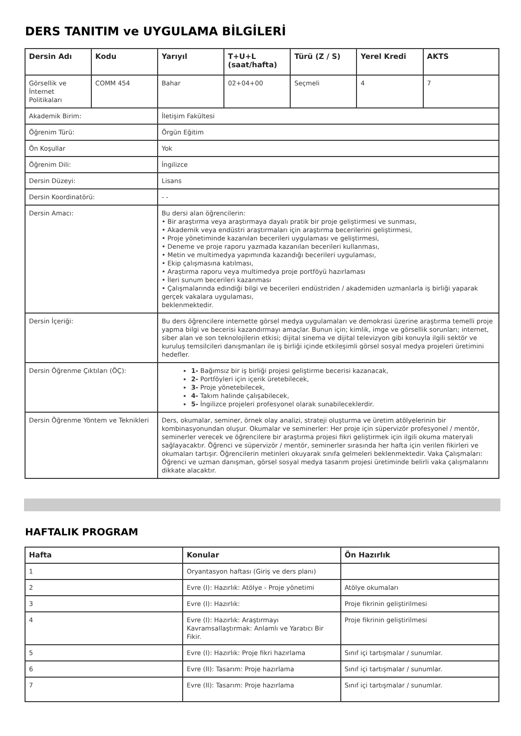DERS TANITIM ve UYGULAMA BİLGİLERİ
| Dersin Adı | Kodu | Yarıyıl | T+U+L (saat/hafta) | Türü (Z / S) | Yerel Kredi | AKTS |
| --- | --- | --- | --- | --- | --- | --- |
| Görsellik ve İnternet Politikaları | COMM 454 | Bahar | 02+04+00 | Seçmeli | 4 | 7 |
| Akademik Birim: | | İletişim Fakültesi | | | | |
| Öğrenim Türü: | | Örgün Eğitim | | | | |
| Ön Koşullar | | Yok | | | | |
| Öğrenim Dili: | | İngilizce | | | | |
| Dersin Düzeyi: | | Lisans | | | | |
| Dersin Koordinatörü: | | - - | | | | |
| Dersin Amacı: | | Bu dersi alan öğrencilerin: • Bir araştırma veya araştırmaya dayalı pratik bir proje geliştirmesi ve sunması, • Akademik veya endüstri araştırmaları için araştırma becerilerini geliştirmesi, • Proje yönetiminde kazanılan becerileri uygulaması ve geliştirmesi, • Deneme ve proje raporu yazmada kazanılan becerileri kullanması, • Metin ve multimedya yapımında kazandığı becerileri uygulaması, • Ekip çalışmasına katılması, • Araştırma raporu veya multimedya proje portföyü hazırlaması • İleri sunum becerileri kazanması • Çalışmalarında edindiği bilgi ve becerileri endüstriden / akademiden uzmanlarla iş birliği yaparak gerçek vakalara uygulaması, beklenmektedir. | | | | |
| Dersin İçeriği: | | Bu ders öğrencilere internette görsel medya uygulamaları ve demokrasi üzerine araştırma temelli proje yapma bilgi ve becerisi kazandırmayı amaçlar. Bunun için; kimlik, imge ve görsellik sorunları; internet, siber alan ve son teknolojilerin etkisi; dijital sinema ve dijital televizyon gibi konuyla ilgili sektör ve kuruluş temsilcileri danışmanları ile iş birliği içinde etkileşimli görsel sosyal medya projeleri üretimini hedefler. | | | | |
| Dersin Öğrenme Çıktıları (ÖÇ): | | 1- Bağımsız bir iş birliği projesi geliştirme becerisi kazanacak, 2- Portföyleri için içerik üretebilecek, 3- Proje yönetebilecek, 4- Takım halinde çalışabilecek, 5- İngilizce projeleri profesyonel olarak sunabileceklerdir. | | | | |
| Dersin Öğrenme Yöntem ve Teknikleri | | Ders, okumalar, seminer, örnek olay analizi, strateji oluşturma ve üretim atölyelerinin bir kombinasyonundan oluşur. Okumalar ve seminerler: Her proje için süpervizör profesyonel / mentör, seminerler verecek ve öğrencilere bir araştırma projesi fikri geliştirmek için ilgili okuma materyali sağlayacaktır. Öğrenci ve süpervizör / mentör, seminerler sırasında her hafta için verilen fikirleri ve okumaları tartışır. Öğrencilerin metinleri okuyarak sınıfa gelmeleri beklenmektedir. Vaka Çalışmaları: Öğrenci ve uzman danışman, görsel sosyal medya tasarım projesi üretiminde belirli vaka çalışmalarını dikkate alacaktır. | | | | |
HAFTALIK PROGRAM
| Hafta | Konular | Ön Hazırlık |
| --- | --- | --- |
| 1 | Oryantasyon haftası (Giriş ve ders planı) | |
| 2 | Evre (I): Hazırlık: Atölye - Proje yönetimi | Atölye okumaları |
| 3 | Evre (I): Hazırlık: | Proje fikrinin geliştirilmesi |
| 4 | Evre (I): Hazırlık: Araştırmayı Kavramsallaştırmak: Anlamlı ve Yaratıcı Bir Fikir. | Proje fikrinin geliştirilmesi |
| 5 | Evre (I): Hazırlık: Proje fikri hazırlama | Sınıf içi tartışmalar / sunumlar. |
| 6 | Evre (II): Tasarım: Proje hazırlama | Sınıf içi tartışmalar / sunumlar. |
| 7 | Evre (II): Tasarım: Proje hazırlama | Sınıf içi tartışmalar / sunumlar. |